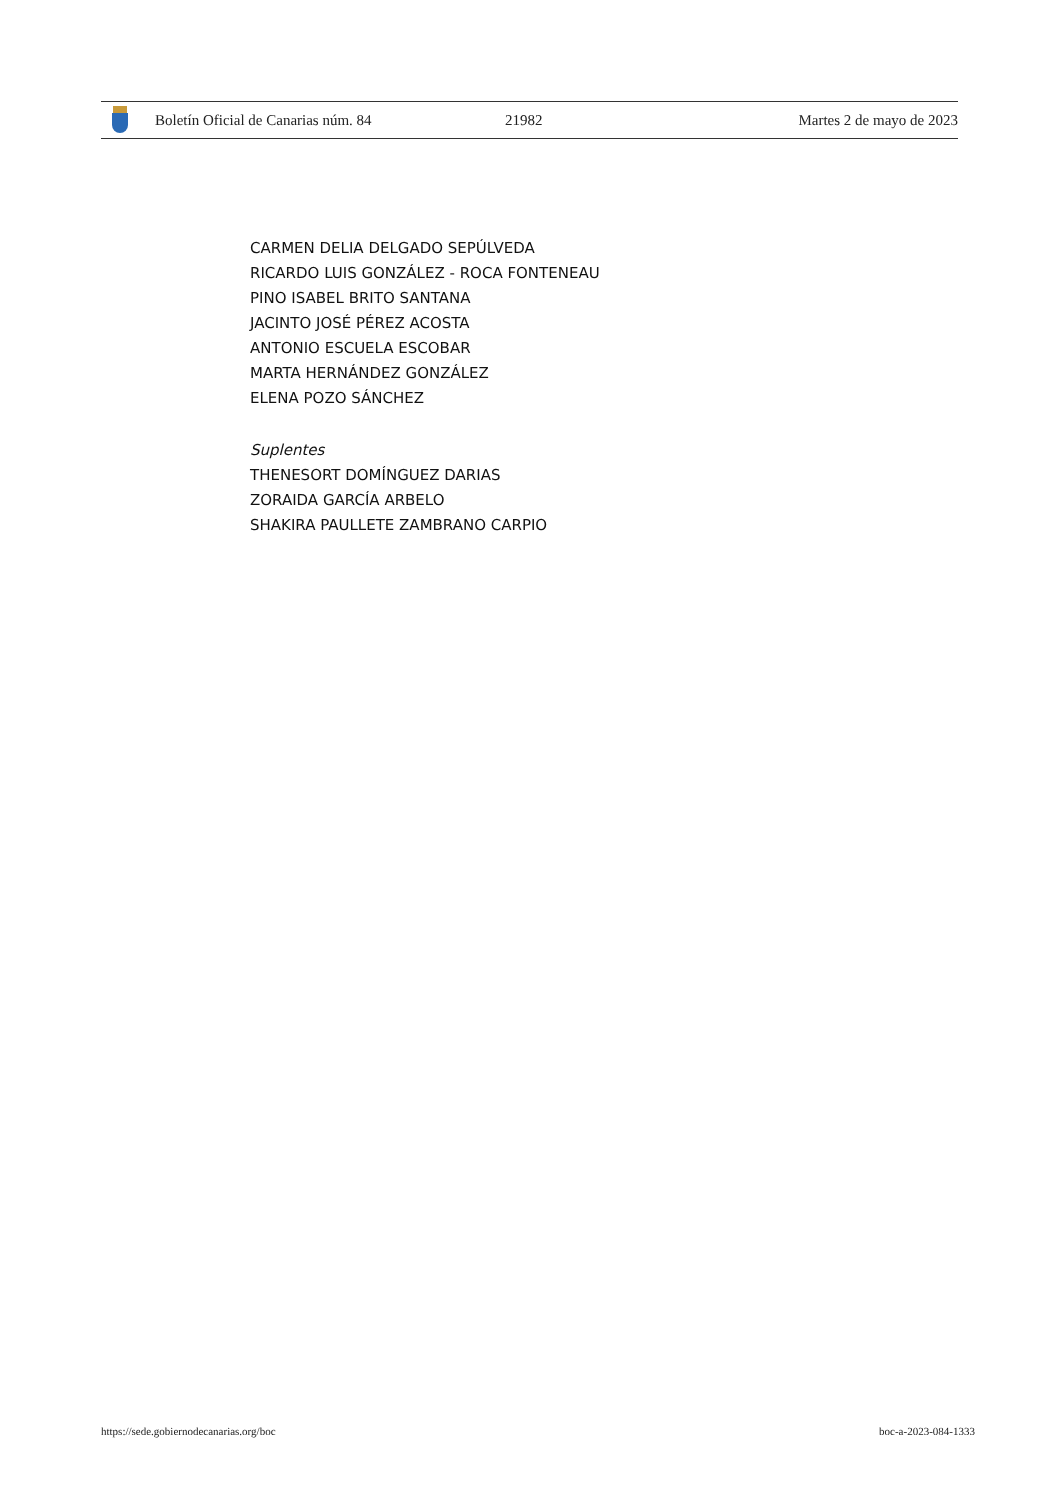Boletín Oficial de Canarias núm. 84 21982 Martes 2 de mayo de 2023
CARMEN DELIA DELGADO SEPÚLVEDA
RICARDO LUIS GONZÁLEZ - ROCA FONTENEAU
PINO ISABEL BRITO SANTANA
JACINTO JOSÉ PÉREZ ACOSTA
ANTONIO ESCUELA ESCOBAR
MARTA HERNÁNDEZ GONZÁLEZ
ELENA POZO SÁNCHEZ
Suplentes
THENESORT DOMÍNGUEZ DARIAS
ZORAIDA GARCÍA ARBELO
SHAKIRA PAULLETE ZAMBRANO CARPIO
https://sede.gobiernodecanarias.org/boc
boc-a-2023-084-1333